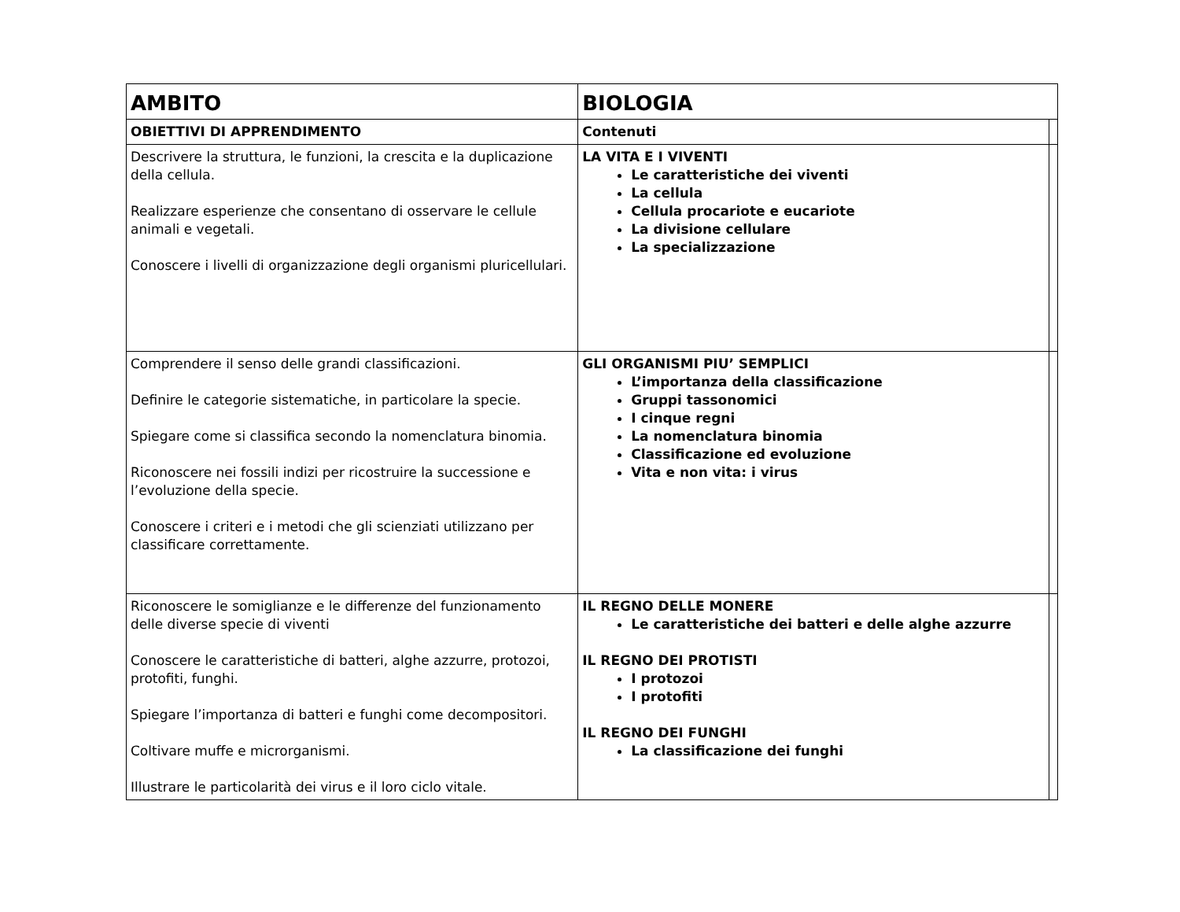| AMBITO | BIOLOGIA | |
| OBIETTIVI DI APPRENDIMENTO | Contenuti | |
| Descrivere la struttura, le funzioni, la crescita e la duplicazione della cellula. Realizzare esperienze che consentano di osservare le cellule animali e vegetali. Conoscere i livelli di organizzazione degli organismi pluricellulari. | LA VITA E I VIVENTI Le caratteristiche dei viventi La cellula Cellula procariote e eucariote La divisione cellulare La specializzazione | |
| Comprendere il senso delle grandi classificazioni. Definire le categorie sistematiche, in particolare la specie. Spiegare come si classifica secondo la nomenclatura binomia. Riconoscere nei fossili indizi per ricostruire la successione e l’evoluzione della specie. Conoscere i criteri e i metodi che gli scienziati utilizzano per classificare correttamente. | GLI ORGANISMI PIU’ SEMPLICI L’importanza della classificazione Gruppi tassonomici I cinque regni La nomenclatura binomia Classificazione ed evoluzione Vita e non vita: i virus | |
| Riconoscere le somiglianze e le differenze del funzionamento delle diverse specie di viventi Conoscere le caratteristiche di batteri, alghe azzurre, protozoi, protofiti, funghi. Spiegare l’importanza di batteri e funghi come decompositori. Coltivare muffe e microrganismi. Illustrare le particolarità dei virus e il loro ciclo vitale. | IL REGNO DELLE MONERE Le caratteristiche dei batteri e delle alghe azzurre IL REGNO DEI PROTISTI I protozoi I protofiti IL REGNO DEI FUNGHI La classificazione dei funghi | |